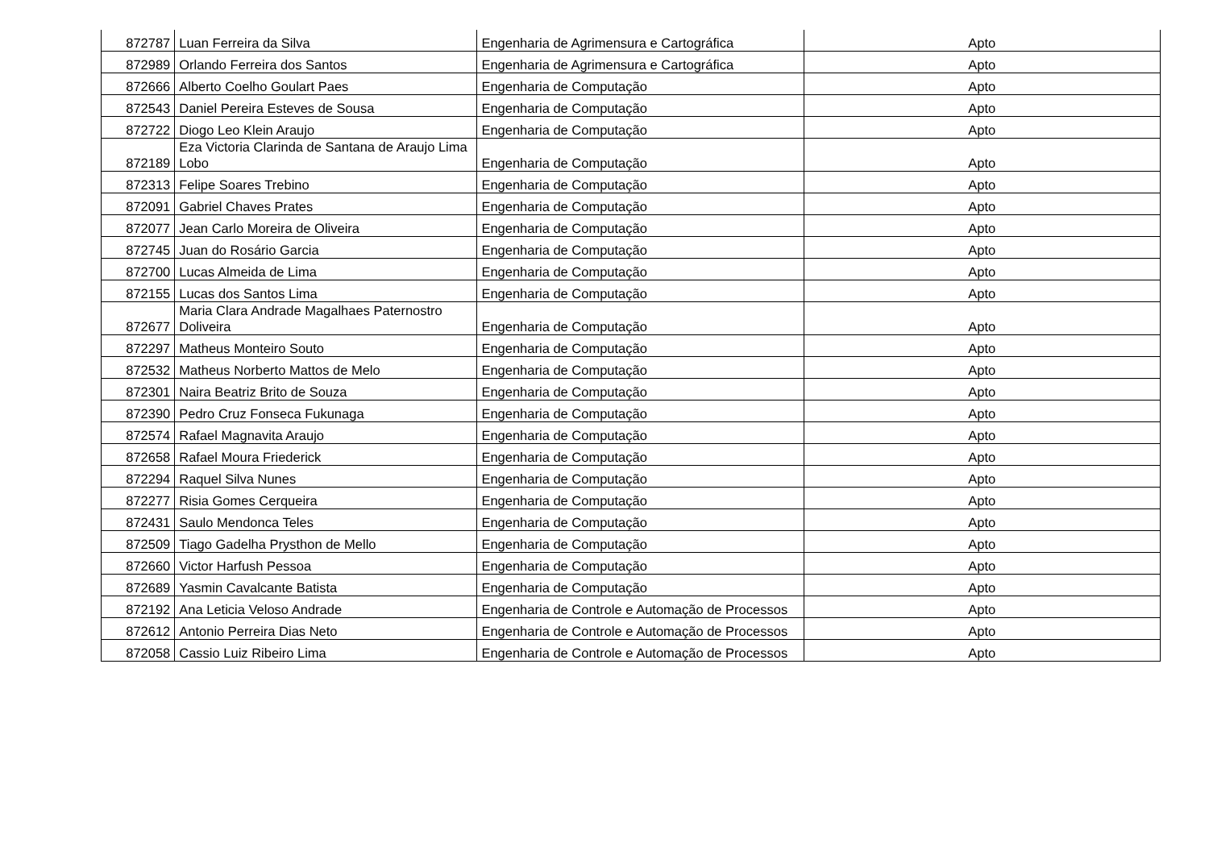| 872787 | Luan Ferreira da Silva | Engenharia de Agrimensura e Cartográfica | Apto |
| 872989 | Orlando Ferreira dos Santos | Engenharia de Agrimensura e Cartográfica | Apto |
| 872666 | Alberto Coelho Goulart Paes | Engenharia de Computação | Apto |
| 872543 | Daniel Pereira Esteves de Sousa | Engenharia de Computação | Apto |
| 872722 | Diogo Leo Klein Araujo | Engenharia de Computação | Apto |
| 872189 | Eza Victoria Clarinda de Santana de Araujo Lima Lobo | Engenharia de Computação | Apto |
| 872313 | Felipe Soares Trebino | Engenharia de Computação | Apto |
| 872091 | Gabriel Chaves Prates | Engenharia de Computação | Apto |
| 872077 | Jean Carlo Moreira de Oliveira | Engenharia de Computação | Apto |
| 872745 | Juan do Rosário Garcia | Engenharia de Computação | Apto |
| 872700 | Lucas Almeida de Lima | Engenharia de Computação | Apto |
| 872155 | Lucas dos Santos Lima | Engenharia de Computação | Apto |
| 872677 | Maria Clara Andrade Magalhaes Paternostro Doliveira | Engenharia de Computação | Apto |
| 872297 | Matheus Monteiro Souto | Engenharia de Computação | Apto |
| 872532 | Matheus Norberto Mattos de Melo | Engenharia de Computação | Apto |
| 872301 | Naira Beatriz Brito de Souza | Engenharia de Computação | Apto |
| 872390 | Pedro Cruz Fonseca Fukunaga | Engenharia de Computação | Apto |
| 872574 | Rafael Magnavita Araujo | Engenharia de Computação | Apto |
| 872658 | Rafael Moura Friederick | Engenharia de Computação | Apto |
| 872294 | Raquel Silva Nunes | Engenharia de Computação | Apto |
| 872277 | Risia Gomes Cerqueira | Engenharia de Computação | Apto |
| 872431 | Saulo Mendonca Teles | Engenharia de Computação | Apto |
| 872509 | Tiago Gadelha Prysthon de Mello | Engenharia de Computação | Apto |
| 872660 | Victor Harfush Pessoa | Engenharia de Computação | Apto |
| 872689 | Yasmin Cavalcante Batista | Engenharia de Computação | Apto |
| 872192 | Ana Leticia Veloso Andrade | Engenharia de Controle e Automação de Processos | Apto |
| 872612 | Antonio Perreira Dias Neto | Engenharia de Controle e Automação de Processos | Apto |
| 872058 | Cassio Luiz Ribeiro Lima | Engenharia de Controle e Automação de Processos | Apto |